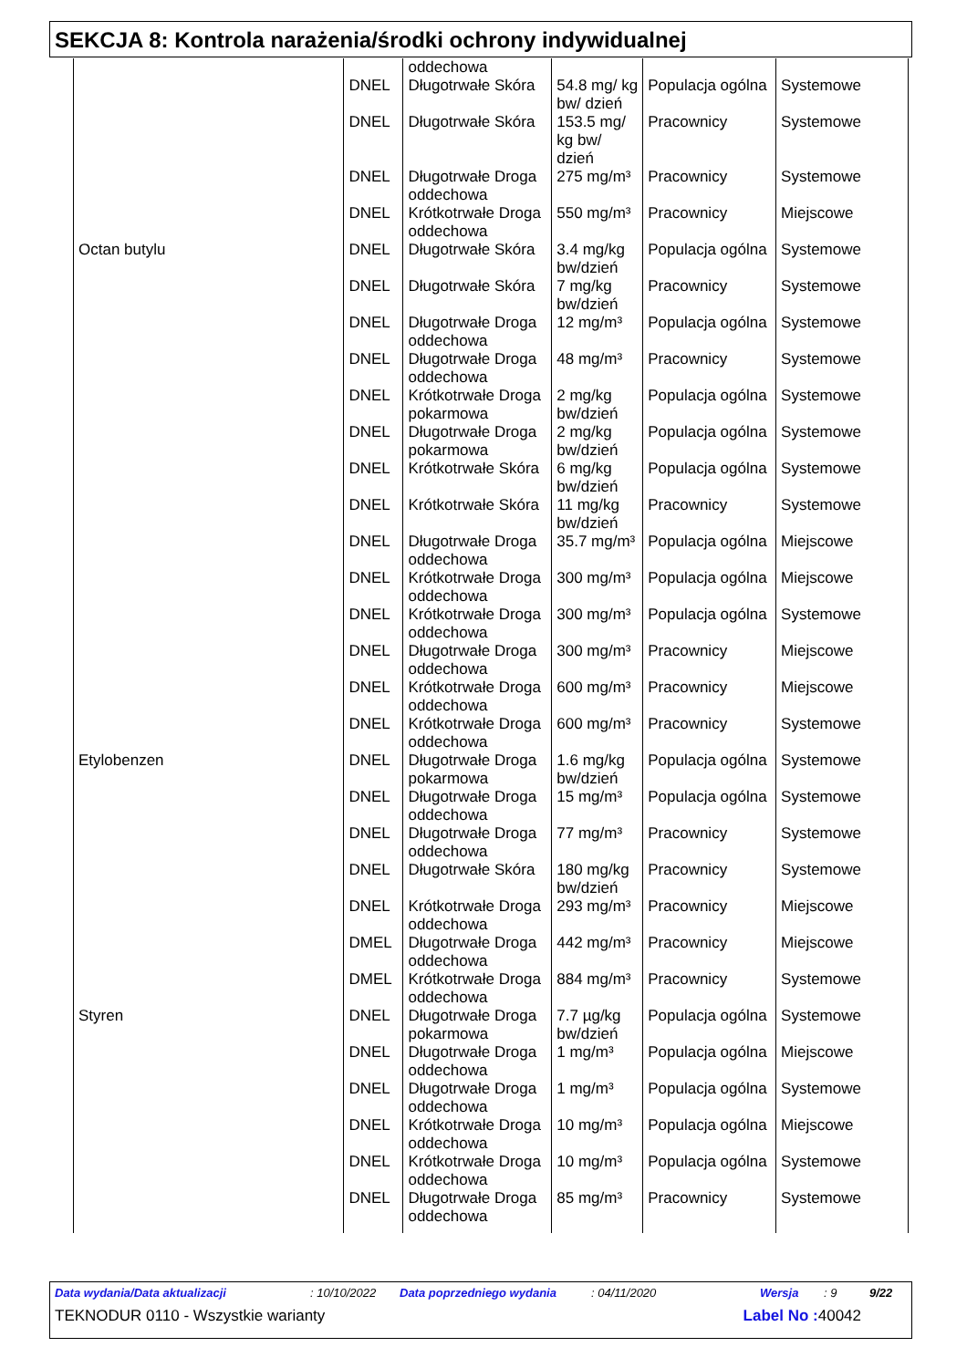SEKCJA 8: Kontrola narażenia/środki ochrony indywidualnej
| | | oddechowa | | | |
| | DNEL | Długotrwałe Skóra | 54.8 mg/ kg bw/ dzień | Populacja ogólna | Systemowe |
| | DNEL | Długotrwałe Skóra | 153.5 mg/ kg bw/ dzień | Pracownicy | Systemowe |
| | DNEL | Długotrwałe Droga oddechowa | 275 mg/m³ | Pracownicy | Systemowe |
| | DNEL | Krótkotrwałe Droga oddechowa | 550 mg/m³ | Pracownicy | Miejscowe |
| Octan butylu | DNEL | Długotrwałe Skóra | 3.4 mg/kg bw/dzień | Populacja ogólna | Systemowe |
| | DNEL | Długotrwałe Skóra | 7 mg/kg bw/dzień | Pracownicy | Systemowe |
| | DNEL | Długotrwałe Droga oddechowa | 12 mg/m³ | Populacja ogólna | Systemowe |
| | DNEL | Długotrwałe Droga oddechowa | 48 mg/m³ | Pracownicy | Systemowe |
| | DNEL | Krótkotrwałe Droga pokarmowa | 2 mg/kg bw/dzień | Populacja ogólna | Systemowe |
| | DNEL | Długotrwałe Droga pokarmowa | 2 mg/kg bw/dzień | Populacja ogólna | Systemowe |
| | DNEL | Krótkotrwałe Skóra | 6 mg/kg bw/dzień | Populacja ogólna | Systemowe |
| | DNEL | Krótkotrwałe Skóra | 11 mg/kg bw/dzień | Pracownicy | Systemowe |
| | DNEL | Długotrwałe Droga oddechowa | 35.7 mg/m³ | Populacja ogólna | Miejscowe |
| | DNEL | Krótkotrwałe Droga oddechowa | 300 mg/m³ | Populacja ogólna | Miejscowe |
| | DNEL | Krótkotrwałe Droga oddechowa | 300 mg/m³ | Populacja ogólna | Systemowe |
| | DNEL | Długotrwałe Droga oddechowa | 300 mg/m³ | Pracownicy | Miejscowe |
| | DNEL | Krótkotrwałe Droga oddechowa | 600 mg/m³ | Pracownicy | Miejscowe |
| | DNEL | Krótkotrwałe Droga oddechowa | 600 mg/m³ | Pracownicy | Systemowe |
| Etylobenzen | DNEL | Długotrwałe Droga pokarmowa | 1.6 mg/kg bw/dzień | Populacja ogólna | Systemowe |
| | DNEL | Długotrwałe Droga oddechowa | 15 mg/m³ | Populacja ogólna | Systemowe |
| | DNEL | Długotrwałe Droga oddechowa | 77 mg/m³ | Pracownicy | Systemowe |
| | DNEL | Długotrwałe Skóra | 180 mg/kg bw/dzień | Pracownicy | Systemowe |
| | DNEL | Krótkotrwałe Droga oddechowa | 293 mg/m³ | Pracownicy | Miejscowe |
| | DMEL | Długotrwałe Droga oddechowa | 442 mg/m³ | Pracownicy | Miejscowe |
| | DMEL | Krótkotrwałe Droga oddechowa | 884 mg/m³ | Pracownicy | Systemowe |
| Styren | DNEL | Długotrwałe Droga pokarmowa | 7.7 µg/kg bw/dzień | Populacja ogólna | Systemowe |
| | DNEL | Długotrwałe Droga oddechowa | 1 mg/m³ | Populacja ogólna | Miejscowe |
| | DNEL | Długotrwałe Droga oddechowa | 1 mg/m³ | Populacja ogólna | Systemowe |
| | DNEL | Krótkotrwałe Droga oddechowa | 10 mg/m³ | Populacja ogólna | Miejscowe |
| | DNEL | Krótkotrwałe Droga oddechowa | 10 mg/m³ | Populacja ogólna | Systemowe |
| | DNEL | Długotrwałe Droga oddechowa | 85 mg/m³ | Pracownicy | Systemowe |
Data wydania/Data aktualizacji: 10/10/2022 Data poprzedniego wydania: 04/11/2020 Wersja: 9 9/22
TEKNODUR 0110 - Wszystkie warianty Label No : 40042